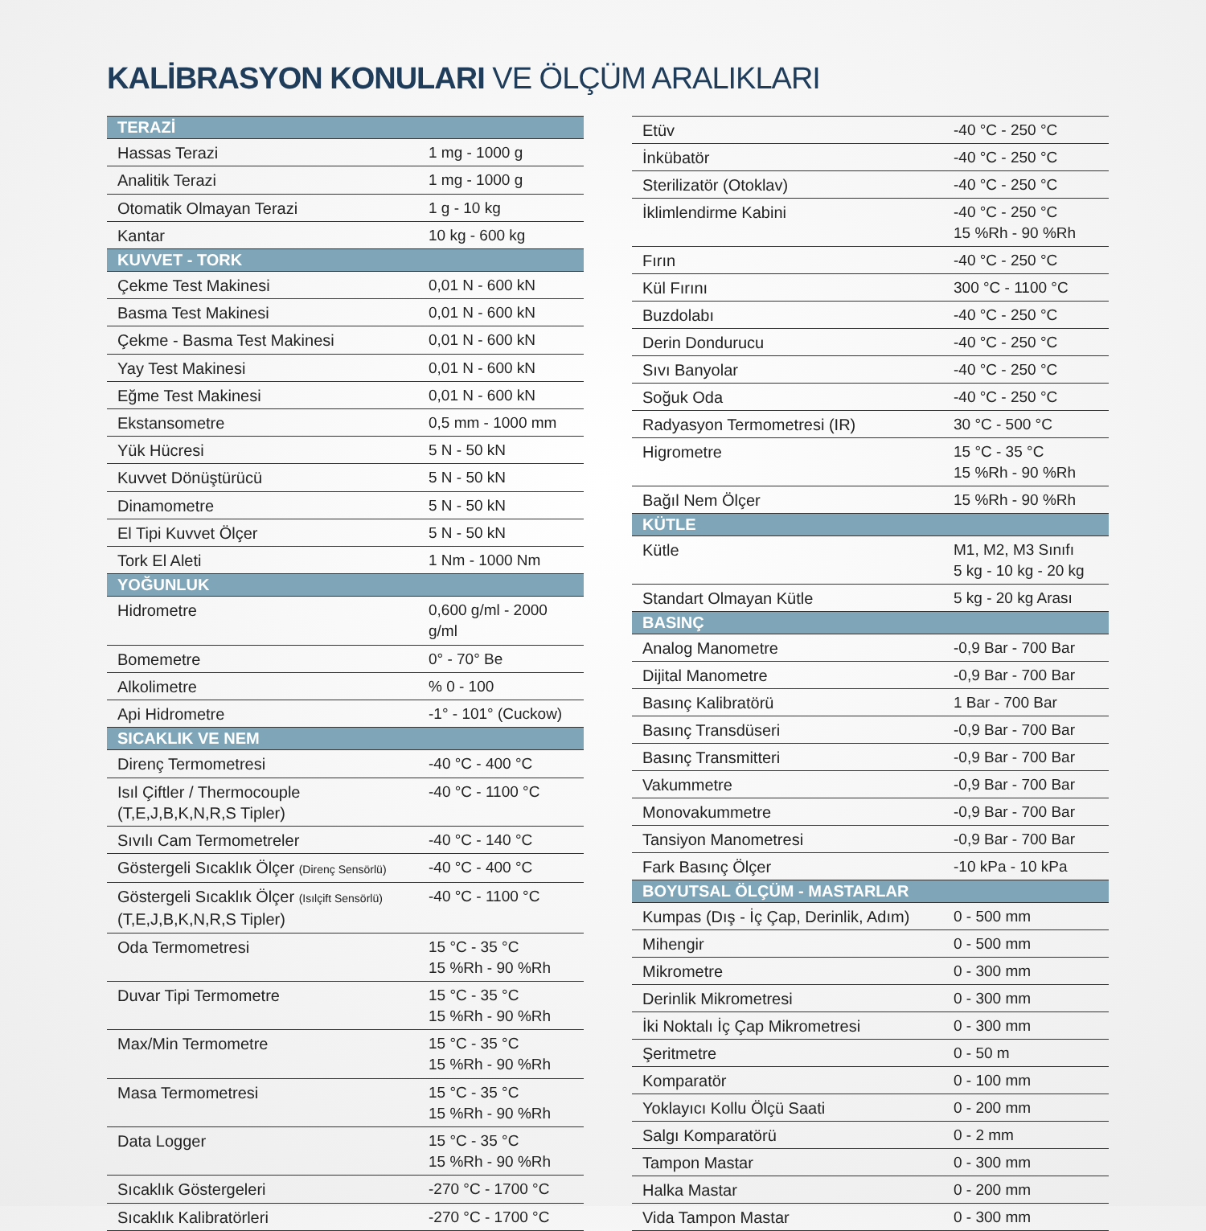KALİBRASYON KONULARI VE ÖLÇÜM ARALIKLARI
| TERAZİ | |
| --- | --- |
| Hassas Terazi | 1 mg - 1000 g |
| Analitik Terazi | 1 mg - 1000 g |
| Otomatik Olmayan Terazi | 1 g - 10 kg |
| Kantar | 10 kg - 600 kg |
| KUVVET - TORK | |
| Çekme Test Makinesi | 0,01 N - 600 kN |
| Basma Test Makinesi | 0,01 N - 600 kN |
| Çekme - Basma Test Makinesi | 0,01 N - 600 kN |
| Yay Test Makinesi | 0,01 N - 600 kN |
| Eğme Test Makinesi | 0,01 N - 600 kN |
| Ekstansometre | 0,5 mm - 1000 mm |
| Yük Hücresi | 5 N - 50 kN |
| Kuvvet Dönüştürücü | 5 N - 50 kN |
| Dinamometre | 5 N - 50 kN |
| El Tipi Kuvvet Ölçer | 5 N - 50 kN |
| Tork El Aleti | 1 Nm - 1000 Nm |
| YOĞUNLUK | |
| Hidrometre | 0,600 g/ml - 2000 g/ml |
| Bomemetre | 0° - 70° Be |
| Alkolimetre | % 0 - 100 |
| Api Hidrometre | -1° - 101° (Cuckow) |
| SICAKLIK VE NEM | |
| Direnç Termometresi | -40 °C - 400 °C |
| Isıl Çiftler / Thermocouple (T,E,J,B,K,N,R,S Tipler) | -40 °C - 1100 °C |
| Sıvılı Cam Termometreler | -40 °C - 140 °C |
| Göstergeli Sıcaklık Ölçer (Direnç Sensörlü) | -40 °C - 400 °C |
| Göstergeli Sıcaklık Ölçer (Isılçift Sensörlü) (T,E,J,B,K,N,R,S Tipler) | -40 °C - 1100 °C |
| Oda Termometresi | 15 °C - 35 °C 15 %Rh - 90 %Rh |
| Duvar Tipi Termometre | 15 °C - 35 °C 15 %Rh - 90 %Rh |
| Max/Min Termometre | 15 °C - 35 °C 15 %Rh - 90 %Rh |
| Masa Termometresi | 15 °C - 35 °C 15 %Rh - 90 %Rh |
| Data Logger | 15 °C - 35 °C 15 %Rh - 90 %Rh |
| Sıcaklık Göstergeleri | -270 °C - 1700 °C |
| Sıcaklık Kalibratörleri | -270 °C - 1700 °C |
| Etüv | -40 °C - 250 °C |
| İnkübatör | -40 °C - 250 °C |
| Sterilizatör (Otoklav) | -40 °C - 250 °C |
| İklimlendirme Kabini | -40 °C - 250 °C 15 %Rh - 90 %Rh |
| Fırın | -40 °C - 250 °C |
| Kül Fırını | 300 °C - 1100 °C |
| Buzdolabı | -40 °C - 250 °C |
| Derin Dondurucu | -40 °C - 250 °C |
| Sıvı Banyolar | -40 °C - 250 °C |
| Soğuk Oda | -40 °C - 250 °C |
| Radyasyon Termometresi (IR) | 30 °C - 500 °C |
| Higrometre | 15 °C - 35 °C 15 %Rh - 90 %Rh |
| Bağıl Nem Ölçer | 15 %Rh - 90 %Rh |
| KÜTLE | |
| Kütle | M1, M2, M3 Sınıfı 5 kg - 10 kg - 20 kg |
| Standart Olmayan Kütle | 5 kg - 20 kg Arası |
| BASINÇ | |
| Analog Manometre | -0,9 Bar - 700 Bar |
| Dijital Manometre | -0,9 Bar - 700 Bar |
| Basınç Kalibratörü | 1 Bar - 700 Bar |
| Basınç Transdüseri | -0,9 Bar - 700 Bar |
| Basınç Transmitteri | -0,9 Bar - 700 Bar |
| Vakummetre | -0,9 Bar - 700 Bar |
| Monovakummetre | -0,9 Bar - 700 Bar |
| Tansiyon Manometresi | -0,9 Bar - 700 Bar |
| Fark Basınç Ölçer | -10 kPa - 10 kPa |
| BOYUTSAL ÖLÇÜM - MASTARLAR | |
| Kumpas (Dış - İç Çap, Derinlik, Adım) | 0 - 500 mm |
| Mihengir | 0 - 500 mm |
| Mikrometre | 0 - 300 mm |
| Derinlik Mikrometresi | 0 - 300 mm |
| İki Noktalı İç Çap Mikrometresi | 0 - 300 mm |
| Şeritmetre | 0 - 50 m |
| Komparatör | 0 - 100 mm |
| Yoklayıcı Kollu Ölçü Saati | 0 - 200 mm |
| Salgı Komparatörü | 0 - 2 mm |
| Tampon Mastar | 0 - 300 mm |
| Halka Mastar | 0 - 200 mm |
| Vida Tampon Mastar | 0 - 300 mm |